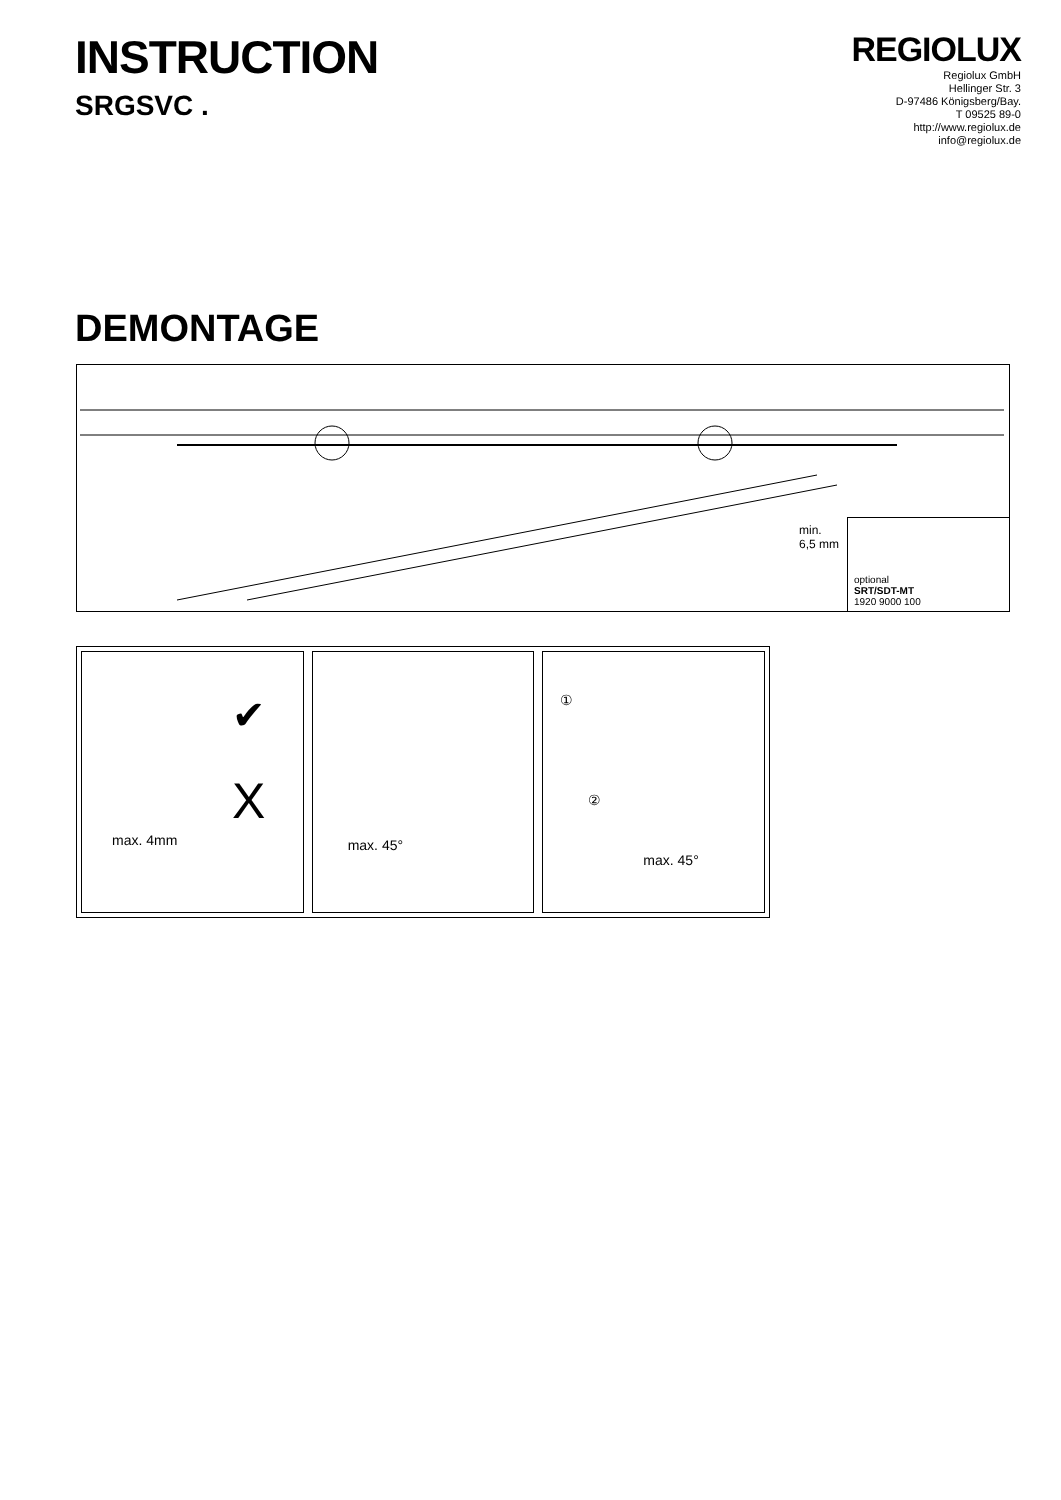INSTRUCTION
SRGSVC .
REGIOLUX
Regiolux GmbH
Hellinger Str. 3
D-97486 Königsberg/Bay.
T 09525 89-0
http://www.regiolux.de
info@regiolux.de
DEMONTAGE
min.
6,5 mm
optional
SRT/SDT-MT
1920 9000 100
max. 4mm
✔
X
①
max. 45°
②
max. 45°